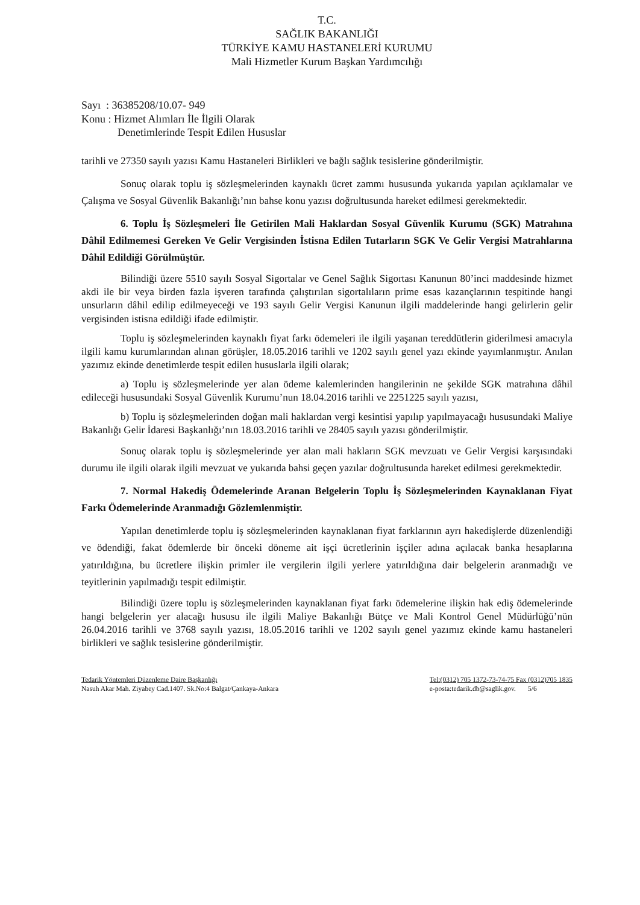T.C.
SAĞLIK BAKANLIĞI
TÜRKİYE KAMU HASTANELERİ KURUMU
Mali Hizmetler Kurum Başkan Yardımcılığı
Sayı : 36385208/10.07- 949
Konu : Hizmet Alımları İle İlgili Olarak
Denetimlerinde Tespit Edilen Hususlar
tarihli ve 27350 sayılı yazısı Kamu Hastaneleri Birlikleri ve bağlı sağlık tesislerine gönderilmiştir.
Sonuç olarak toplu iş sözleşmelerinden kaynaklı ücret zammı hususunda yukarıda yapılan açıklamalar ve Çalışma ve Sosyal Güvenlik Bakanlığı’nın bahse konu yazısı doğrultusunda hareket edilmesi gerekmektedir.
6. Toplu İş Sözleşmeleri İle Getirilen Mali Haklardan Sosyal Güvenlik Kurumu (SGK) Matrahına Dâhil Edilmemesi Gereken Ve Gelir Vergisinden İstisna Edilen Tutarların SGK Ve Gelir Vergisi Matrahlarına Dâhil Edildiği Görülmüştür.
Bilindiği üzere 5510 sayılı Sosyal Sigortalar ve Genel Sağlık Sigortası Kanunun 80’inci maddesinde hizmet akdi ile bir veya birden fazla işveren tarafında çalıştırılan sigortalıların prime esas kazançlarının tespitinde hangi unsurların dâhil edilip edilmeyeceği ve 193 sayılı Gelir Vergisi Kanunun ilgili maddelerinde hangi gelirlerin gelir vergisinden istisna edildiği ifade edilmiştir.
Toplu iş sözleşmelerinden kaynaklı fiyat farkı ödemeleri ile ilgili yaşanan tereddütlerin giderilmesi amacıyla ilgili kamu kurumlarından alınan görüşler, 18.05.2016 tarihli ve 1202 sayılı genel yazı ekinde yayımlanmıştır. Anılan yazımız ekinde denetimlerde tespit edilen hususlarla ilgili olarak;
a) Toplu iş sözleşmelerinde yer alan ödeme kalemlerinden hangilerinin ne şekilde SGK matrahına dâhil edileceği hususundaki Sosyal Güvenlik Kurumu’nun 18.04.2016 tarihli ve 2251225 sayılı yazısı,
b) Toplu iş sözleşmelerinden doğan mali haklardan vergi kesintisi yapılıp yapılmayacağı hususundaki Maliye Bakanlığı Gelir İdaresi Başkanlığı’nın 18.03.2016 tarihli ve 28405 sayılı yazısı gönderilmiştir.
Sonuç olarak toplu iş sözleşmelerinde yer alan mali hakların SGK mevzuatı ve Gelir Vergisi karşısındaki durumu ile ilgili olarak ilgili mevzuat ve yukarıda bahsi geçen yazılar doğrultusunda hareket edilmesi gerekmektedir.
7. Normal Hakediş Ödemelerinde Aranan Belgelerin Toplu İş Sözleşmelerinden Kaynaklanan Fiyat Farkı Ödemelerinde Aranmadığı Gözlemlenmiştir.
Yapılan denetimlerde toplu iş sözleşmelerinden kaynaklanan fiyat farklarının ayrı hakedişlerde düzenlendiği ve ödendiği, fakat ödemlerde bir önceki döneme ait işçi ücretlerinin işçiler adına açılacak banka hesaplarına yatırıldığına, bu ücretlere ilişkin primler ile vergilerin ilgili yerlere yatırıldığına dair belgelerin aranmadığı ve teyitlerinin yapılmadığı tespit edilmiştir.
Bilindiği üzere toplu iş sözleşmelerinden kaynaklanan fiyat farkı ödemelerine ilişkin hak ediş ödemelerinde hangi belgelerin yer alacağı hususu ile ilgili Maliye Bakanlığı Bütçe ve Mali Kontrol Genel Müdürlüğü’nün 26.04.2016 tarihli ve 3768 sayılı yazısı, 18.05.2016 tarihli ve 1202 sayılı genel yazımız ekinde kamu hastaneleri birlikleri ve sağlık tesislerine gönderilmiştir.
Tedarik Yöntemleri Düzenleme Daire Başkanlığı
Nasuh Akar Mah. Ziyabey Cad.1407. Sk.No:4 Balgat/Çankaya-Ankara
Tel:(0312) 705 1372-73-74-75 Fax (0312)705 1835
e-posta:tedarik.db@saglik.gov. 5/6